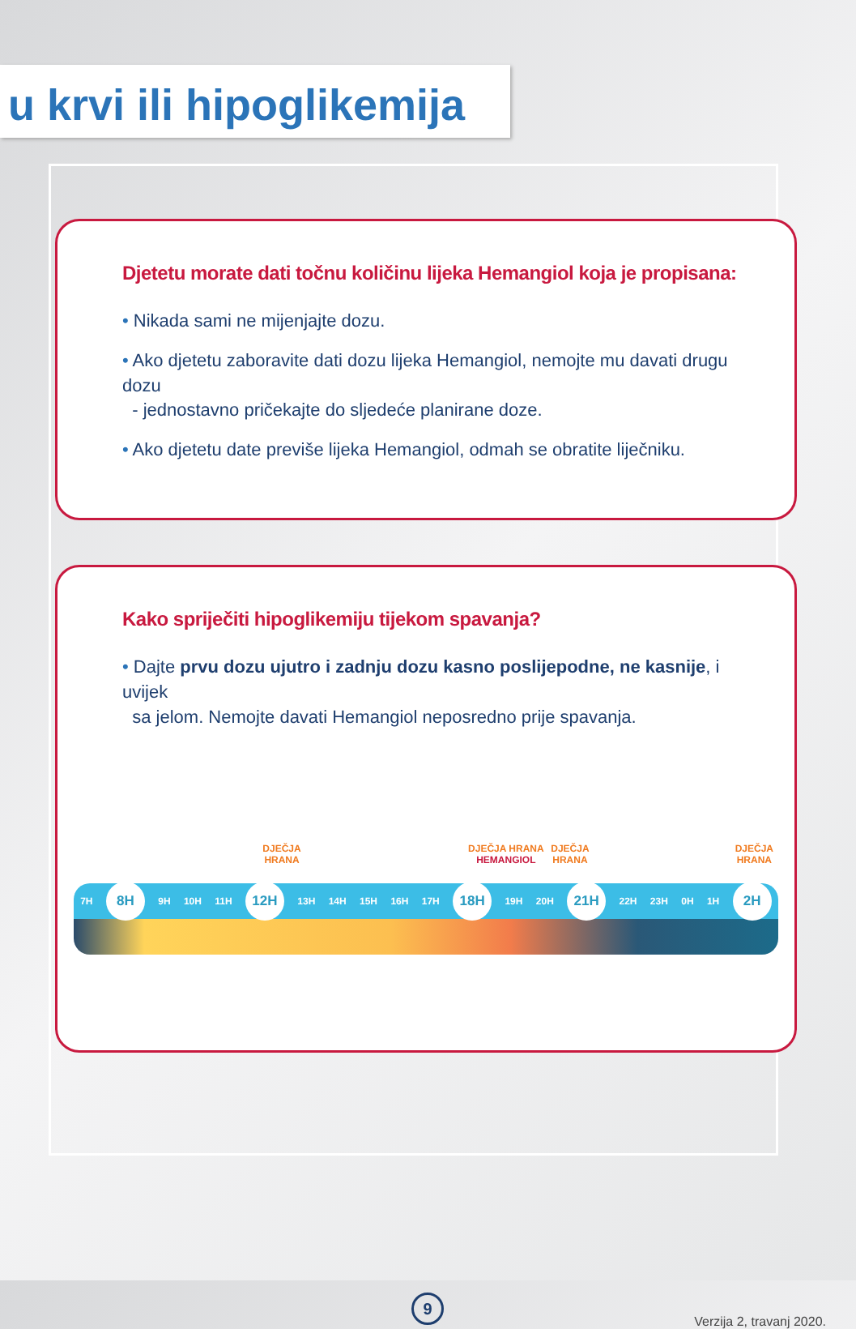u krvi ili hipoglikemija
Djetetu morate dati točnu količinu lijeka Hemangiol koja je propisana:
• Nikada sami ne mijenjajte dozu.
• Ako djetetu zaboravite dati dozu lijeka Hemangiol, nemojte mu davati drugu dozu
- jednostavno pričekajte do sljedeće planirane doze.
• Ako djetetu date previše lijeka Hemangiol, odmah se obratite liječniku.
Kako spriječiti hipoglikemiju tijekom spavanja?
• Dajte prvu dozu ujutro i zadnju dozu kasno poslijepodne, ne kasnije, i uvijek
sa jelom. Nemojte davati Hemangiol neposredno prije spavanja.
DJEČJA
HRANA
DJEČJA HRANA
HEMANGIOL
DJEČJA
HRANA
DJEČJA
HRANA
7H 8H 9H 10H 11H 12H 13H 14H 15H 16H 17H 18H 19H 20H 21H 22H 23H 0H 1H 2H
9
Verzija 2, travanj 2020.